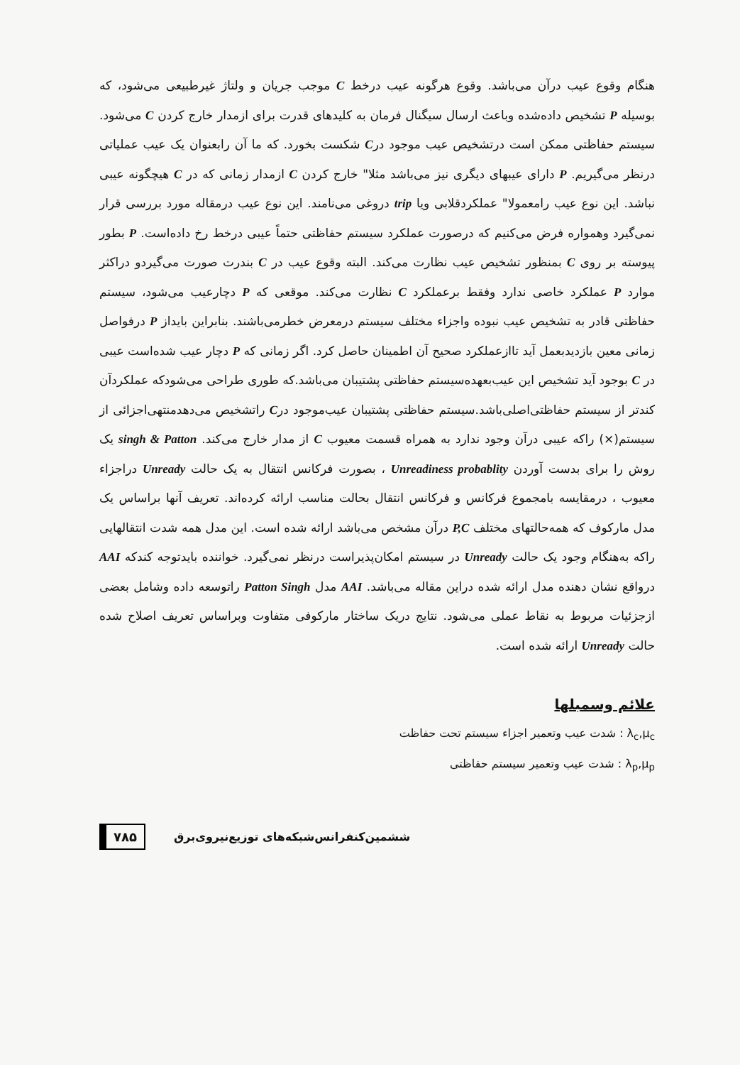هنگام وقوع عیب درآن می‌باشد. وقوع هرگونه عیب درخط C موجب جریان و ولتاژ غیرطبیعی می‌شود، که بوسیله P تشخیص داده‌شده وباعث ارسال سیگنال فرمان به کلیدهای قدرت برای ازمدار خارج کردن C می‌شود. سیستم حفاظتی ممکن است درتشخیص عیب موجود درC شکست بخورد. که ما آن رابعنوان یک عیب عملیاتی درنظر می‌گیریم. P دارای عیبهای دیگری نیز می‌باشد مثلا" خارج کردن C ازمدار زمانی که در C هیچگونه عیبی نباشد. این نوع عیب رامعمولا" عملکردقلابی ویا trip دروغی می‌نامند. این نوع عیب درمقاله مورد بررسی قرار نمی‌گیرد وهمواره فرض می‌کنیم که درصورت عملکرد سیستم حفاظتی حتماً عیبی درخط رخ داده‌است. P بطور پیوسته بر روی C بمنظور تشخیص عیب نظارت می‌کند. البته وقوع عیب در C بندرت صورت می‌گیردو دراکثر موارد P عملکرد خاصی ندارد وفقط برعملکرد C نظارت می‌کند. موقعی که P دچارعیب می‌شود، سیستم حفاظتی قادر به تشخیص عیب نبوده واجزاء مختلف سیستم درمعرض خطرمی‌باشند. بنابراین بایداز P درفواصل زمانی معین بازدیدبعمل آید تاازعملکرد صحیح آن اطمینان حاصل کرد. اگر زمانی که P دچار عیب شده‌است عیبی در C بوجود آید تشخیص این عیب‌بعهده‌سیستم حفاظتی پشتیبان می‌باشد.که طوری طراحی می‌شودکه عملکردآن کندتر از سیستم حفاظتی‌اصلی‌باشد.سیستم حفاظتی پشتیبان عیب‌موجود درC راتشخیص می‌دهدمنتهی‌اجزائی از سیستم(×) راکه عیبی درآن وجود ندارد به همراه قسمت معیوب C از مدار خارج می‌کند. singh & Patton یک روش را برای بدست آوردن Unreadiness probablity ، بصورت فرکانس انتقال به یک حالت Unready دراجزاء معیوب ، درمقایسه بامجموع فرکانس و فرکانس انتقال بحالت مناسب ارائه کرده‌اند. تعریف آنها براساس یک مدل مارکوف که همه‌حالتهای مختلف P,C درآن مشخص می‌باشد ارائه شده است. این مدل همه شدت انتقالهایی راکه به‌هنگام وجود یک حالت Unready در سیستم امکان‌پذیراست درنظر نمی‌گیرد. خواننده بایدتوجه کندکه AAI درواقع نشان دهنده مدل ارائه شده دراین مقاله می‌باشد. AAI مدل Patton Singh راتوسعه داده وشامل بعضی ازجزئیات مربوط به نقاط عملی می‌شود. نتایج دریک ساختار مارکوفی متفاوت وبراساس تعریف اصلاح شده حالت Unready ارائه شده است.
علائم وسمبلها
λ<sub>c</sub>,μ<sub>c</sub> : شدت عیب وتعمیر اجزاء سیستم تحت حفاظت
λ<sub>p</sub>,μ<sub>p</sub> : شدت عیب وتعمیر سیستم حفاظتی
۷۸۵ ششمین‌کنفرانس‌شبکه‌های توزیع‌نیروی‌برق